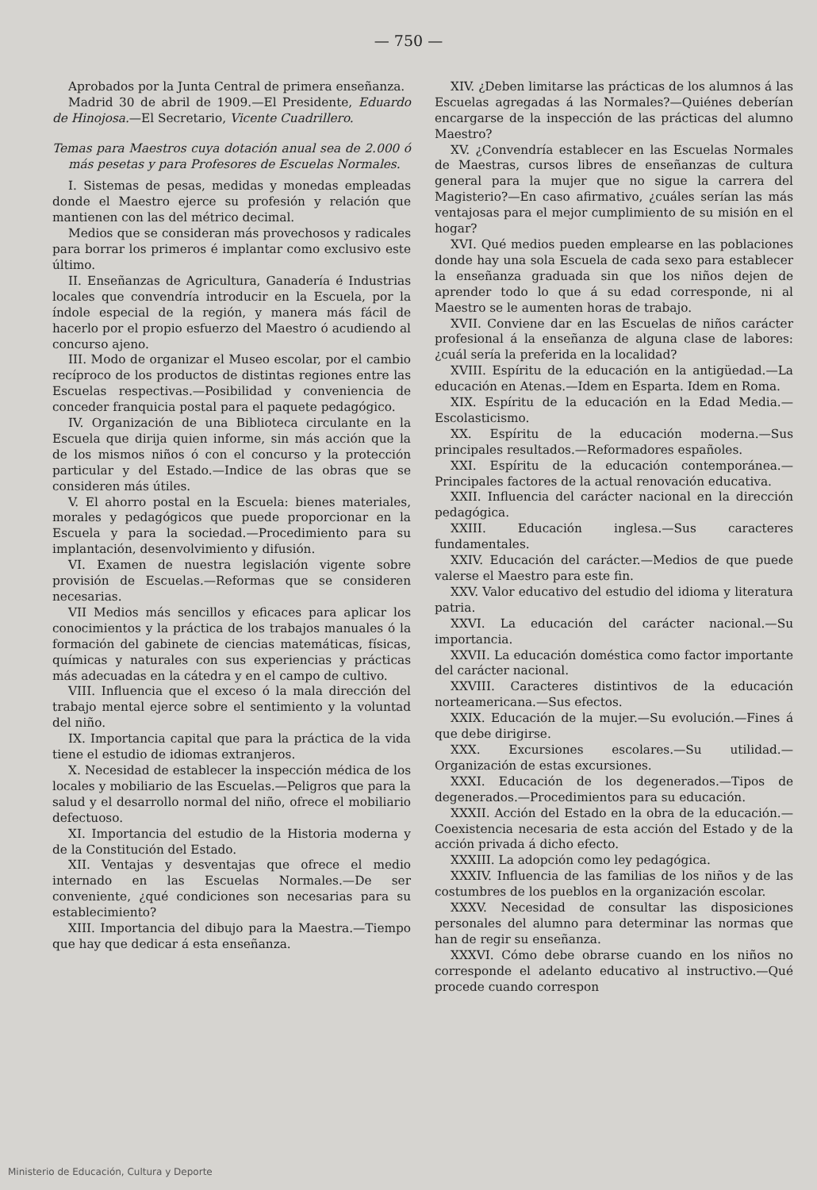— 750 —
Aprobados por la Junta Central de primera enseñanza.
Madrid 30 de abril de 1909.—El Presidente, Eduardo de Hinojosa.—El Secretario, Vicente Cuadrillero.
Temas para Maestros cuya dotación anual sea de 2.000 ó más pesetas y para Profesores de Escuelas Normales.
I. Sistemas de pesas, medidas y monedas empleadas donde el Maestro ejerce su profesión y relación que mantienen con las del métrico decimal.
Medios que se consideran más provechosos y radicales para borrar los primeros é implantar como exclusivo este último.
II. Enseñanzas de Agricultura, Ganadería é Industrias locales que convendría introducir en la Escuela, por la índole especial de la región, y manera más fácil de hacerlo por el propio esfuerzo del Maestro ó acudiendo al concurso ajeno.
III. Modo de organizar el Museo escolar, por el cambio recíproco de los productos de distintas regiones entre las Escuelas respectivas.—Posibilidad y conveniencia de conceder franquicia postal para el paquete pedagógico.
IV. Organización de una Biblioteca circulante en la Escuela que dirija quien informe, sin más acción que la de los mismos niños ó con el concurso y la protección particular y del Estado.—Indice de las obras que se consideren más útiles.
V. El ahorro postal en la Escuela: bienes materiales, morales y pedagógicos que puede proporcionar en la Escuela y para la sociedad.—Procedimiento para su implantación, desenvolvimiento y difusión.
VI. Examen de nuestra legislación vigente sobre provisión de Escuelas.—Reformas que se consideren necesarias.
VII Medios más sencillos y eficaces para aplicar los conocimientos y la práctica de los trabajos manuales ó la formación del gabinete de ciencias matemáticas, físicas, químicas y naturales con sus experiencias y prácticas más adecuadas en la cátedra y en el campo de cultivo.
VIII. Influencia que el exceso ó la mala dirección del trabajo mental ejerce sobre el sentimiento y la voluntad del niño.
IX. Importancia capital que para la práctica de la vida tiene el estudio de idiomas extranjeros.
X. Necesidad de establecer la inspección médica de los locales y mobiliario de las Escuelas.—Peligros que para la salud y el desarrollo normal del niño, ofrece el mobiliario defectuoso.
XI. Importancia del estudio de la Historia moderna y de la Constitución del Estado.
XII. Ventajas y desventajas que ofrece el medio internado en las Escuelas Normales.—De ser conveniente, ¿qué condiciones son necesarias para su establecimiento?
XIII. Importancia del dibujo para la Maestra.—Tiempo que hay que dedicar á esta enseñanza.
XIV. ¿Deben limitarse las prácticas de los alumnos á las Escuelas agregadas á las Normales?—Quiénes deberían encargarse de la inspección de las prácticas del alumno Maestro?
XV. ¿Convendría establecer en las Escuelas Normales de Maestras, cursos libres de enseñanzas de cultura general para la mujer que no sigue la carrera del Magisterio?—En caso afirmativo, ¿cuáles serían las más ventajosas para el mejor cumplimiento de su misión en el hogar?
XVI. Qué medios pueden emplearse en las poblaciones donde hay una sola Escuela de cada sexo para establecer la enseñanza graduada sin que los niños dejen de aprender todo lo que á su edad corresponde, ni al Maestro se le aumenten horas de trabajo.
XVII. Conviene dar en las Escuelas de niños carácter profesional á la enseñanza de alguna clase de labores: ¿cuál sería la preferida en la localidad?
XVIII. Espíritu de la educación en la antigüedad.—La educación en Atenas.—Idem en Esparta. Idem en Roma.
XIX. Espíritu de la educación en la Edad Media.—Escolasticismo.
XX. Espíritu de la educación moderna.—Sus principales resultados.—Reformadores españoles.
XXI. Espíritu de la educación contemporánea.—Principales factores de la actual renovación educativa.
XXII. Influencia del carácter nacional en la dirección pedagógica.
XXIII. Educación inglesa.—Sus caracteres fundamentales.
XXIV. Educación del carácter.—Medios de que puede valerse el Maestro para este fin.
XXV. Valor educativo del estudio del idioma y literatura patria.
XXVI. La educación del carácter nacional.—Su importancia.
XXVII. La educación doméstica como factor importante del carácter nacional.
XXVIII. Caracteres distintivos de la educación norteamericana.—Sus efectos.
XXIX. Educación de la mujer.—Su evolución.—Fines á que debe dirigirse.
XXX. Excursiones escolares.—Su utilidad.—Organización de estas excursiones.
XXXI. Educación de los degenerados.—Tipos de degenerados.—Procedimientos para su educación.
XXXII. Acción del Estado en la obra de la educación.—Coexistencia necesaria de esta acción del Estado y de la acción privada á dicho efecto.
XXXIII. La adopción como ley pedagógica.
XXXIV. Influencia de las familias de los niños y de las costumbres de los pueblos en la organización escolar.
XXXV. Necesidad de consultar las disposiciones personales del alumno para determinar las normas que han de regir su enseñanza.
XXXVI. Cómo debe obrarse cuando en los niños no corresponde el adelanto educativo al instructivo.—Qué procede cuando correspon
Ministerio de Educación, Cultura y Deporte